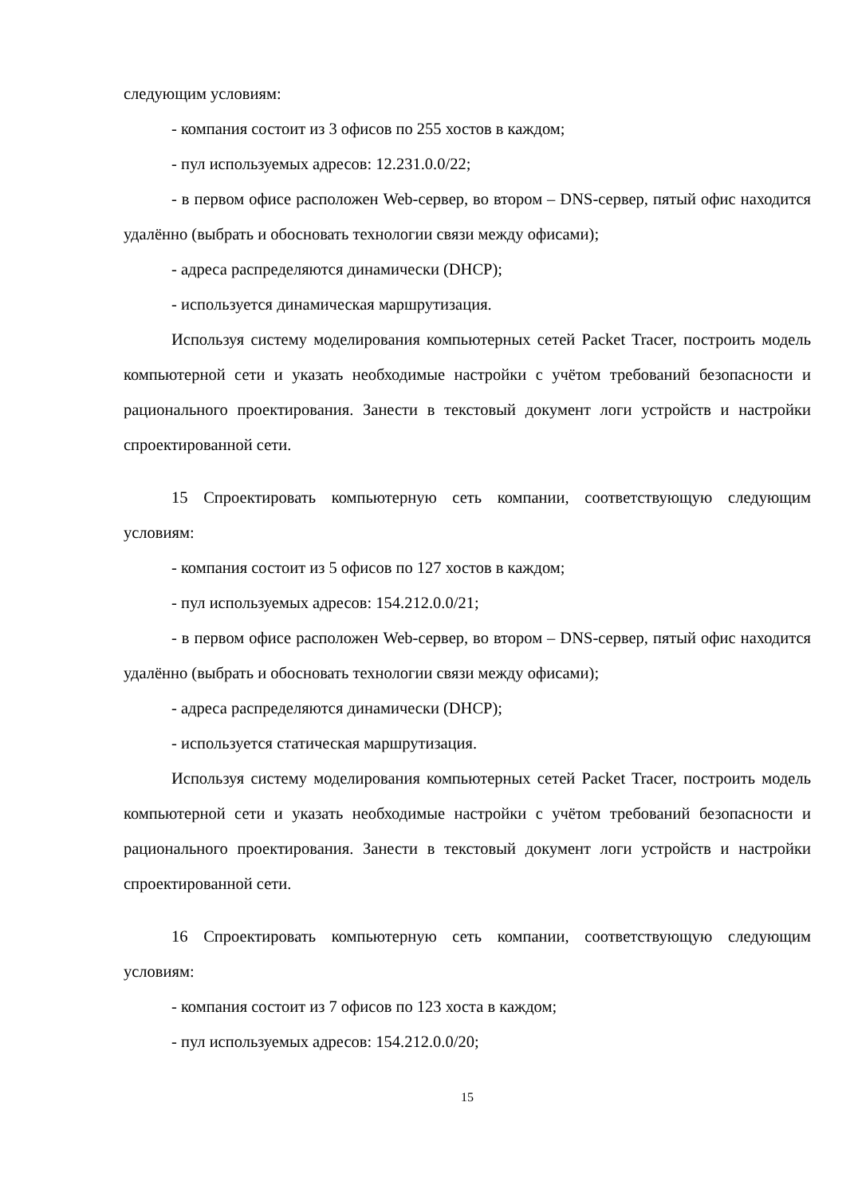следующим условиям:
- компания состоит из 3 офисов по 255 хостов в каждом;
- пул используемых адресов: 12.231.0.0/22;
- в первом офисе расположен Web-сервер, во втором – DNS-сервер, пятый офис находится удалённо (выбрать и обосновать технологии связи между офисами);
- адреса распределяются динамически (DHCP);
- используется динамическая маршрутизация.
Используя систему моделирования компьютерных сетей Packet Tracer, построить модель компьютерной сети и указать необходимые настройки с учётом требований безопасности и рационального проектирования. Занести в текстовый документ логи устройств и настройки спроектированной сети.
15 Спроектировать компьютерную сеть компании, соответствующую следующим условиям:
- компания состоит из 5 офисов по 127 хостов в каждом;
- пул используемых адресов: 154.212.0.0/21;
- в первом офисе расположен Web-сервер, во втором – DNS-сервер, пятый офис находится удалённо (выбрать и обосновать технологии связи между офисами);
- адреса распределяются динамически (DHCP);
- используется статическая маршрутизация.
Используя систему моделирования компьютерных сетей Packet Tracer, построить модель компьютерной сети и указать необходимые настройки с учётом требований безопасности и рационального проектирования. Занести в текстовый документ логи устройств и настройки спроектированной сети.
16 Спроектировать компьютерную сеть компании, соответствующую следующим условиям:
- компания состоит из 7 офисов по 123 хоста в каждом;
- пул используемых адресов: 154.212.0.0/20;
15